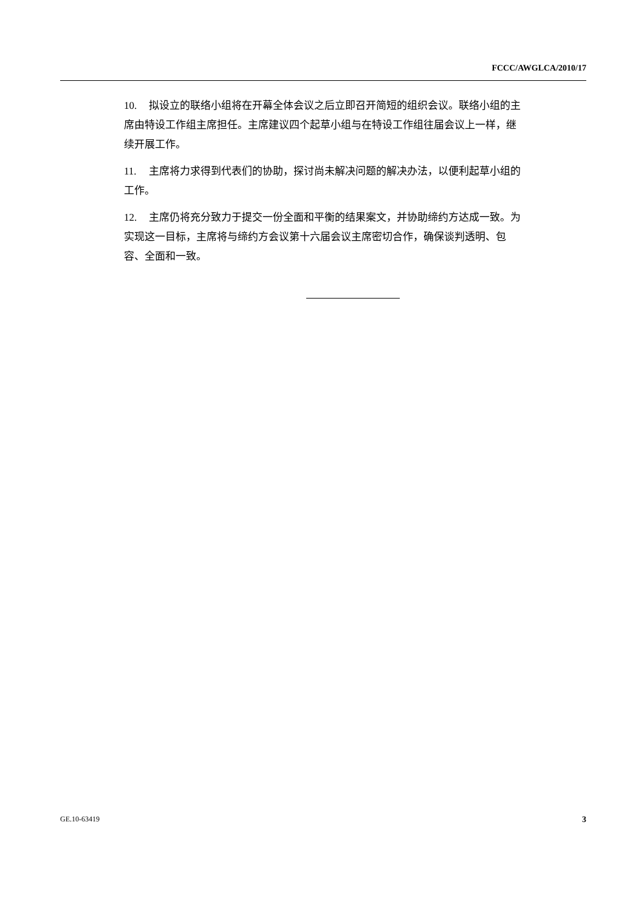FCCC/AWGLCA/2010/17
10. 拟设立的联络小组将在开幕全体会议之后立即召开简短的组织会议。联络小组的主席由特设工作组主席担任。主席建议四个起草小组与在特设工作组往届会议上一样，继续开展工作。
11. 主席将力求得到代表们的协助，探讨尚未解决问题的解决办法，以便利起草小组的工作。
12. 主席仍将充分致力于提交一份全面和平衡的结果案文，并协助缔约方达成一致。为实现这一目标，主席将与缔约方会议第十六届会议主席密切合作，确保谈判透明、包容、全面和一致。
GE.10-63419 3